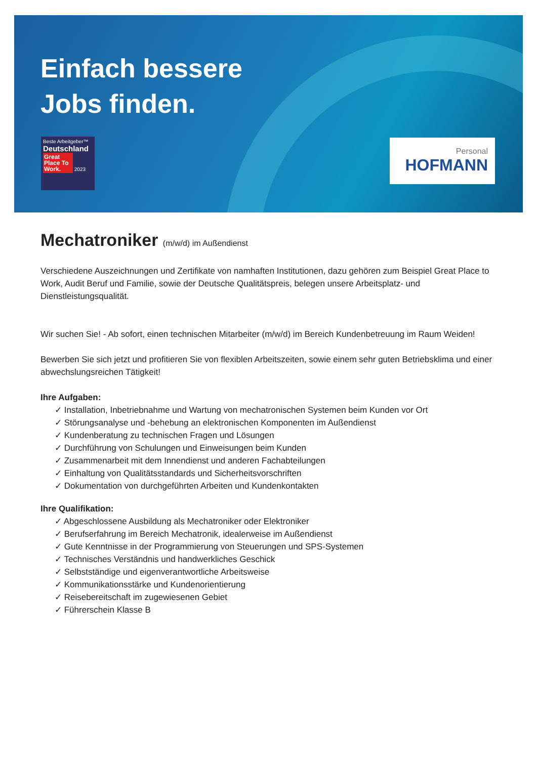Einfach bessere
Jobs finden.
Beste Arbeitgeber™
Deutschland
Great Place To Work. 2023
Personal
HOFMANN
Mechatroniker (m/w/d) im Außendienst
Verschiedene Auszeichnungen und Zertifikate von namhaften Institutionen, dazu gehören zum Beispiel Great Place to Work, Audit Beruf und Familie, sowie der Deutsche Qualitätspreis, belegen unsere Arbeitsplatz- und Dienstleistungsqualität.
Wir suchen Sie! - Ab sofort, einen technischen Mitarbeiter (m/w/d) im Bereich Kundenbetreuung im Raum Weiden!
Bewerben Sie sich jetzt und profitieren Sie von flexiblen Arbeitszeiten, sowie einem sehr guten Betriebsklima und einer abwechslungsreichen Tätigkeit!
Ihre Aufgaben:
✓ Installation, Inbetriebnahme und Wartung von mechatronischen Systemen beim Kunden vor Ort
✓ Störungsanalyse und -behebung an elektronischen Komponenten im Außendienst
✓ Kundenberatung zu technischen Fragen und Lösungen
✓ Durchführung von Schulungen und Einweisungen beim Kunden
✓ Zusammenarbeit mit dem Innendienst und anderen Fachabteilungen
✓ Einhaltung von Qualitätsstandards und Sicherheitsvorschriften
✓ Dokumentation von durchgeführten Arbeiten und Kundenkontakten
Ihre Qualifikation:
✓ Abgeschlossene Ausbildung als Mechatroniker oder Elektroniker
✓ Berufserfahrung im Bereich Mechatronik, idealerweise im Außendienst
✓ Gute Kenntnisse in der Programmierung von Steuerungen und SPS-Systemen
✓ Technisches Verständnis und handwerkliches Geschick
✓ Selbstständige und eigenverantwortliche Arbeitsweise
✓ Kommunikationsstärke und Kundenorientierung
✓ Reisebereitschaft im zugewiesenen Gebiet
✓ Führerschein Klasse B